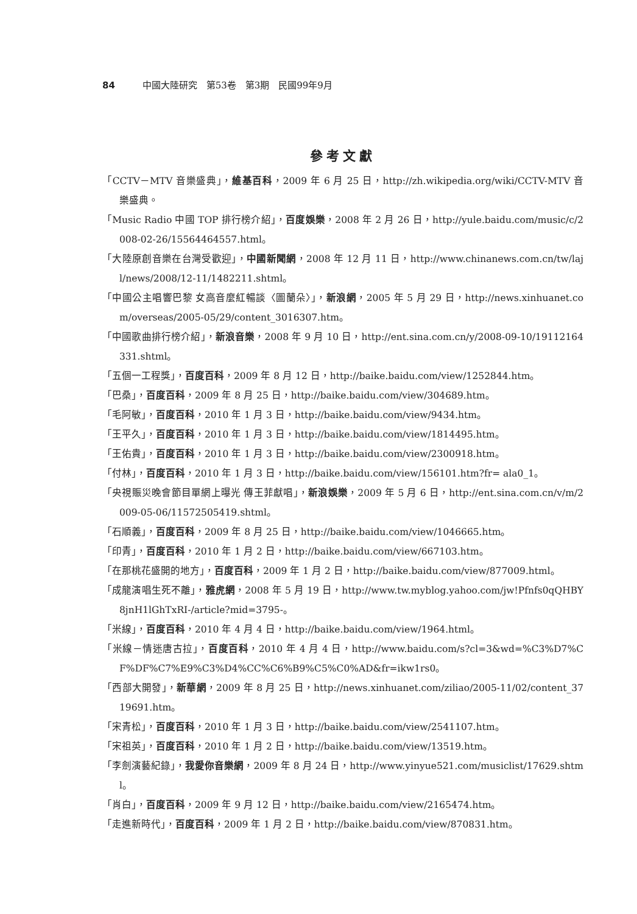84 中國大陸研究　第53卷　第3期　民國99年9月
參考文獻
「CCTV－MTV 音樂盛典」，維基百科，2009 年 6 月 25 日，http://zh.wikipedia.org/wiki/CCTV-MTV 音樂盛典。
「Music Radio 中國 TOP 排行榜介紹」，百度娛樂，2008 年 2 月 26 日，http://yule.baidu.com/music/c/2008-02-26/15564464557.html。
「大陸原創音樂在台灣受歡迎」，中國新聞網，2008 年 12 月 11 日，http://www.chinanews.com.cn/tw/lajl/news/2008/12-11/1482211.shtml。
「中國公主唱響巴黎 女高音麼紅暢談〈圖蘭朵〉」，新浪網，2005 年 5 月 29 日，http://news.xinhuanet.com/overseas/2005-05/29/content_3016307.htm。
「中國歌曲排行榜介紹」，新浪音樂，2008 年 9 月 10 日，http://ent.sina.com.cn/y/2008-09-10/19112164331.shtml。
「五個一工程獎」，百度百科，2009 年 8 月 12 日，http://baike.baidu.com/view/1252844.htm。
「巴桑」，百度百科，2009 年 8 月 25 日，http://baike.baidu.com/view/304689.htm。
「毛阿敏」，百度百科，2010 年 1 月 3 日，http://baike.baidu.com/view/9434.htm。
「王平久」，百度百科，2010 年 1 月 3 日，http://baike.baidu.com/view/1814495.htm。
「王佑貴」，百度百科，2010 年 1 月 3 日，http://baike.baidu.com/view/2300918.htm。
「付林」，百度百科，2010 年 1 月 3 日，http://baike.baidu.com/view/156101.htm?fr= ala0_1。
「央視賑災晚會節目單網上曝光 傳王菲獻唱」，新浪娛樂，2009 年 5 月 6 日，http://ent.sina.com.cn/v/m/2009-05-06/11572505419.shtml。
「石順義」，百度百科，2009 年 8 月 25 日，http://baike.baidu.com/view/1046665.htm。
「印青」，百度百科，2010 年 1 月 2 日，http://baike.baidu.com/view/667103.htm。
「在那桃花盛開的地方」，百度百科，2009 年 1 月 2 日，http://baike.baidu.com/view/877009.html。
「成龍演唱生死不離」，雅虎網，2008 年 5 月 19 日，http://www.tw.myblog.yahoo.com/jw!Pfnfs0qQHBY8jnH1lGhTxRI-/article?mid=3795-。
「米線」，百度百科，2010 年 4 月 4 日，http://baike.baidu.com/view/1964.html。
「米線－情迷唐古拉」，百度百科，2010 年 4 月 4 日，http://www.baidu.com/s?cl=3&wd=%C3%D7%CF%DF%C7%E9%C3%D4%CC%C6%B9%C5%C0%AD&fr=ikw1rs0。
「西部大開發」，新華網，2009 年 8 月 25 日，http://news.xinhuanet.com/ziliao/2005-11/02/content_3719691.htm。
「宋青松」，百度百科，2010 年 1 月 3 日，http://baike.baidu.com/view/2541107.htm。
「宋祖英」，百度百科，2010 年 1 月 2 日，http://baike.baidu.com/view/13519.htm。
「李劍演藝紀錄」，我愛你音樂網，2009 年 8 月 24 日，http://www.yinyue521.com/musiclist/17629.shtml。
「肖白」，百度百科，2009 年 9 月 12 日，http://baike.baidu.com/view/2165474.htm。
「走進新時代」，百度百科，2009 年 1 月 2 日，http://baike.baidu.com/view/870831.htm。